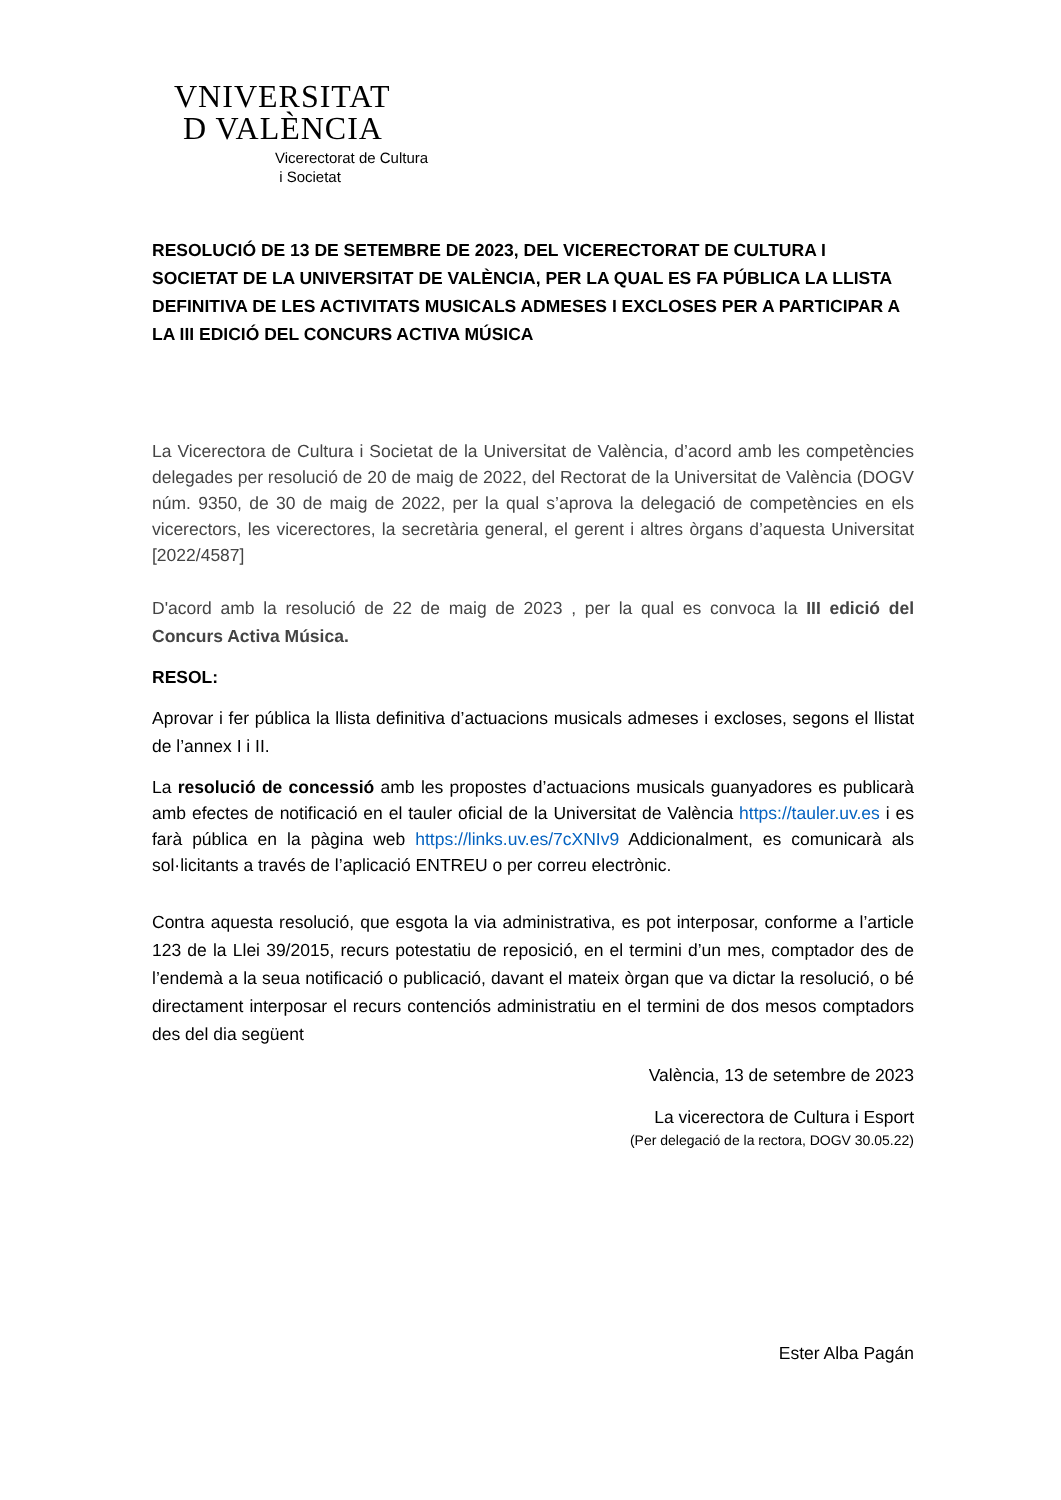VNIVERSITAT
D VALÈNCIA
Vicerectorat de Cultura
i Societat
RESOLUCIÓ DE 13 DE SETEMBRE DE 2023, DEL VICERECTORAT DE CULTURA I SOCIETAT DE LA UNIVERSITAT DE VALÈNCIA, PER LA QUAL ES FA PÚBLICA LA LLISTA DEFINITIVA DE LES ACTIVITATS MUSICALS ADMESES I EXCLOSES PER A PARTICIPAR A LA III EDICIÓ DEL CONCURS ACTIVA MÚSICA
La Vicerectora de Cultura i Societat de la Universitat de València, d’acord amb les competències delegades per resolució de 20 de maig de 2022, del Rectorat de la Universitat de València (DOGV núm. 9350, de 30 de maig de 2022, per la qual s’aprova la delegació de competències en els vicerectors, les vicerectores, la secretària general, el gerent i altres òrgans d’aquesta Universitat [2022/4587]
D'acord amb la resolució de 22 de maig de 2023 , per la qual es convoca la III edició del Concurs Activa Música.
RESOL:
Aprovar i fer pública la llista definitiva d’actuacions musicals admeses i excloses, segons el llistat de l’annex I i II.
La resolució de concessió amb les propostes d’actuacions musicals guanyadores es publicarà amb efectes de notificació en el tauler oficial de la Universitat de València https://tauler.uv.es i es farà pública en la pàgina web https://links.uv.es/7cXNIv9 Addicionalment, es comunicarà als sol·licitants a través de l’aplicació ENTREU o per correu electrònic.
Contra aquesta resolució, que esgota la via administrativa, es pot interposar, conforme a l’article 123 de la Llei 39/2015, recurs potestatiu de reposició, en el termini d’un mes, comptador des de l’endemà a la seua notificació o publicació, davant el mateix òrgan que va dictar la resolució, o bé directament interposar el recurs contenciós administratiu en el termini de dos mesos comptadors des del dia següent
València, 13 de setembre de 2023
La vicerectora de Cultura i Esport
(Per delegació de la rectora, DOGV 30.05.22)
Ester Alba Pagán